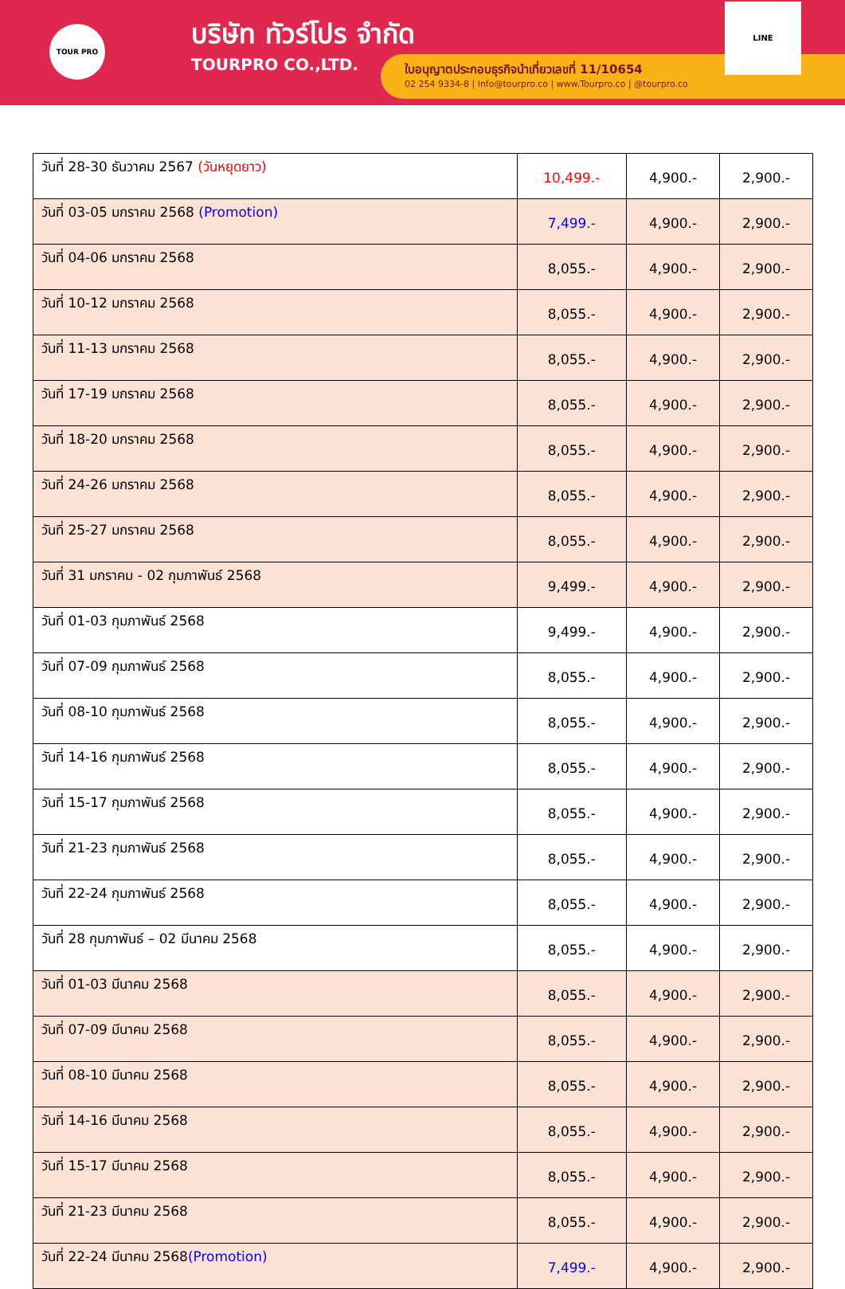TOUR PRO
บริษัท ทัวร์โปร จำกัด
TOURPRO CO.,LTD.
ใบอนุญาตประกอบธุรกิจนำเที่ยวเลขที่ 11/10654
02 254 9334-8 | Info@tourpro.co | www.Tourpro.co | @tourpro.co
LINE
| วันที่ 28-30 ธันวาคม 2567 (วันหยุดยาว) | 10,499.- | 4,900.- | 2,900.- |
| วันที่ 03-05 มกราคม 2568 (Promotion) | 7,499.- | 4,900.- | 2,900.- |
| วันที่ 04-06 มกราคม 2568 | 8,055.- | 4,900.- | 2,900.- |
| วันที่ 10-12 มกราคม 2568 | 8,055.- | 4,900.- | 2,900.- |
| วันที่ 11-13 มกราคม 2568 | 8,055.- | 4,900.- | 2,900.- |
| วันที่ 17-19 มกราคม 2568 | 8,055.- | 4,900.- | 2,900.- |
| วันที่ 18-20 มกราคม 2568 | 8,055.- | 4,900.- | 2,900.- |
| วันที่ 24-26 มกราคม 2568 | 8,055.- | 4,900.- | 2,900.- |
| วันที่ 25-27 มกราคม 2568 | 8,055.- | 4,900.- | 2,900.- |
| วันที่ 31 มกราคม - 02 กุมภาพันธ์ 2568 | 9,499.- | 4,900.- | 2,900.- |
| วันที่ 01-03 กุมภาพันธ์ 2568 | 9,499.- | 4,900.- | 2,900.- |
| วันที่ 07-09 กุมภาพันธ์ 2568 | 8,055.- | 4,900.- | 2,900.- |
| วันที่ 08-10 กุมภาพันธ์ 2568 | 8,055.- | 4,900.- | 2,900.- |
| วันที่ 14-16 กุมภาพันธ์ 2568 | 8,055.- | 4,900.- | 2,900.- |
| วันที่ 15-17 กุมภาพันธ์ 2568 | 8,055.- | 4,900.- | 2,900.- |
| วันที่ 21-23 กุมภาพันธ์ 2568 | 8,055.- | 4,900.- | 2,900.- |
| วันที่ 22-24 กุมภาพันธ์ 2568 | 8,055.- | 4,900.- | 2,900.- |
| วันที่ 28 กุมภาพันธ์ – 02 มีนาคม 2568 | 8,055.- | 4,900.- | 2,900.- |
| วันที่ 01-03 มีนาคม 2568 | 8,055.- | 4,900.- | 2,900.- |
| วันที่ 07-09 มีนาคม 2568 | 8,055.- | 4,900.- | 2,900.- |
| วันที่ 08-10 มีนาคม 2568 | 8,055.- | 4,900.- | 2,900.- |
| วันที่ 14-16 มีนาคม 2568 | 8,055.- | 4,900.- | 2,900.- |
| วันที่ 15-17 มีนาคม 2568 | 8,055.- | 4,900.- | 2,900.- |
| วันที่ 21-23 มีนาคม 2568 | 8,055.- | 4,900.- | 2,900.- |
| วันที่ 22-24 มีนาคม 2568 (Promotion) | 7,499.- | 4,900.- | 2,900.- |